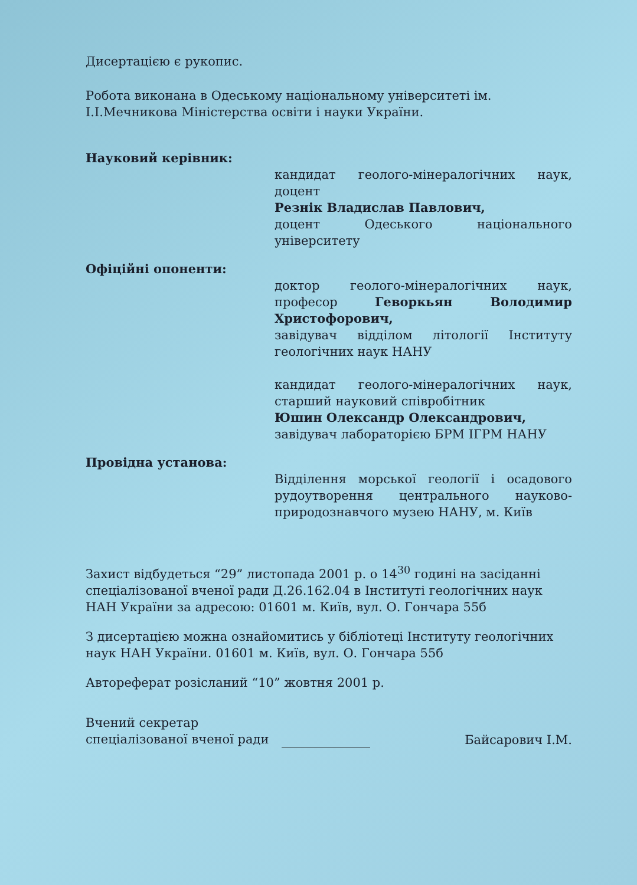Дисертацією є рукопис.
Робота виконана в Одеському національному університеті ім. І.І.Мечникова Міністерства освіти і науки України.
Науковий керівник:
кандидат геолого-мінералогічних наук, доцент
Резнік Владислав Павлович,
доцент Одеського національного університету
Офіційні опоненти:
доктор геолого-мінералогічних наук, професор Геворкьян Володимир Христофорович,
завідувач відділом літології Інституту геологічних наук НАНУ
кандидат геолого-мінералогічних наук, старший науковий співробітник
Юшин Олександр Олександрович,
завідувач лабораторією БРМ ІГРМ НАНУ
Провідна установа:
Відділення морської геології і осадового рудоутворення центрального науково-природознавчого музею НАНУ, м. Київ
Захист відбудеться “29” листопада 2001 р. о 14<sup>30</sup> годині на засіданні спеціалізованої вченої ради Д.26.162.04 в Інституті геологічних наук НАН України за адресою: 01601 м. Київ, вул. О. Гончара 55б
З дисертацією можна ознайомитись у бібліотеці Інституту геологічних наук НАН України. 01601 м. Київ, вул. О. Гончара 55б
Автореферат розісланий “10” жовтня 2001 р.
Вчений секретар
спеціалізованої вченої ради
Байсарович І.М.